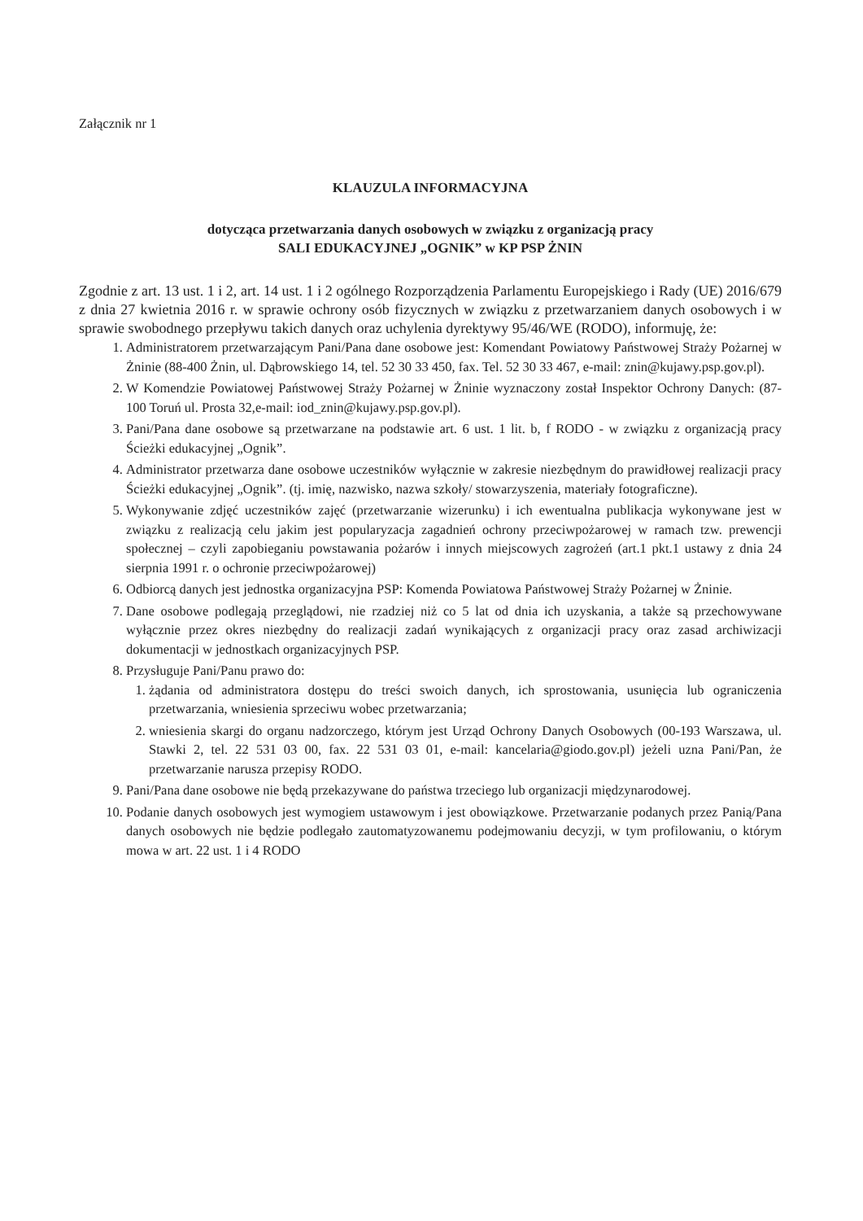Załącznik nr 1
KLAUZULA INFORMACYJNA
dotycząca przetwarzania danych osobowych w związku z organizacją pracy
SALI EDUKACYJNEJ „OGNIK” w KP PSP ŻNIN
Zgodnie z art. 13 ust. 1 i 2, art. 14 ust. 1 i 2 ogólnego Rozporządzenia Parlamentu Europejskiego i Rady (UE) 2016/679 z dnia 27 kwietnia 2016 r. w sprawie ochrony osób fizycznych w związku z przetwarzaniem danych osobowych i w sprawie swobodnego przepływu takich danych oraz uchylenia dyrektywy 95/46/WE (RODO), informuję, że:
1. Administratorem przetwarzającym Pani/Pana dane osobowe jest: Komendant Powiatowy Państwowej Straży Pożarnej w Żninie (88-400 Żnin, ul. Dąbrowskiego 14, tel. 52 30 33 450, fax. Tel. 52 30 33 467, e-mail: znin@kujawy.psp.gov.pl).
2. W Komendzie Powiatowej Państwowej Straży Pożarnej w Żninie wyznaczony został Inspektor Ochrony Danych: (87-100 Toruń ul. Prosta 32,e-mail: iod_znin@kujawy.psp.gov.pl).
3. Pani/Pana dane osobowe są przetwarzane na podstawie art. 6 ust. 1 lit. b, f RODO - w związku z organizacją pracy Ścieżki edukacyjnej „Ognik”.
4. Administrator przetwarza dane osobowe uczestników wyłącznie w zakresie niezbędnym do prawidłowej realizacji pracy Ścieżki edukacyjnej „Ognik”. (tj. imię, nazwisko, nazwa szkoły/ stowarzyszenia, materiały fotograficzne).
5. Wykonywanie zdjęć uczestników zajęć (przetwarzanie wizerunku) i ich ewentualna publikacja wykonywane jest w związku z realizacją celu jakim jest popularyzacja zagadnień ochrony przeciwpożarowej w ramach tzw. prewencji społecznej – czyli zapobieganiu powstawania pożarów i innych miejscowych zagrożeń (art.1 pkt.1 ustawy z dnia 24 sierpnia 1991 r. o ochronie przeciwpożarowej)
6. Odbiorcą danych jest jednostka organizacyjna PSP: Komenda Powiatowa Państwowej Straży Pożarnej w Żninie.
7. Dane osobowe podlegają przeglądowi, nie rzadziej niż co 5 lat od dnia ich uzyskania, a także są przechowywane wyłącznie przez okres niezbędny do realizacji zadań wynikających z organizacji pracy oraz zasad archiwizacji dokumentacji w jednostkach organizacyjnych PSP.
8. Przysługuje Pani/Panu prawo do:
1. żądania od administratora dostępu do treści swoich danych, ich sprostowania, usunięcia lub ograniczenia przetwarzania, wniesienia sprzeciwu wobec przetwarzania;
2. wniesienia skargi do organu nadzorczego, którym jest Urząd Ochrony Danych Osobowych (00-193 Warszawa, ul. Stawki 2, tel. 22 531 03 00, fax. 22 531 03 01, e-mail: kancelaria@giodo.gov.pl) jeżeli uzna Pani/Pan, że przetwarzanie narusza przepisy RODO.
9. Pani/Pana dane osobowe nie będą przekazywane do państwa trzeciego lub organizacji międzynarodowej.
10. Podanie danych osobowych jest wymogiem ustawowym i jest obowiązkowe. Przetwarzanie podanych przez Panią/Pana danych osobowych nie będzie podlegało zautomatyzowanemu podejmowaniu decyzji, w tym profilowaniu, o którym mowa w art. 22 ust. 1 i 4 RODO